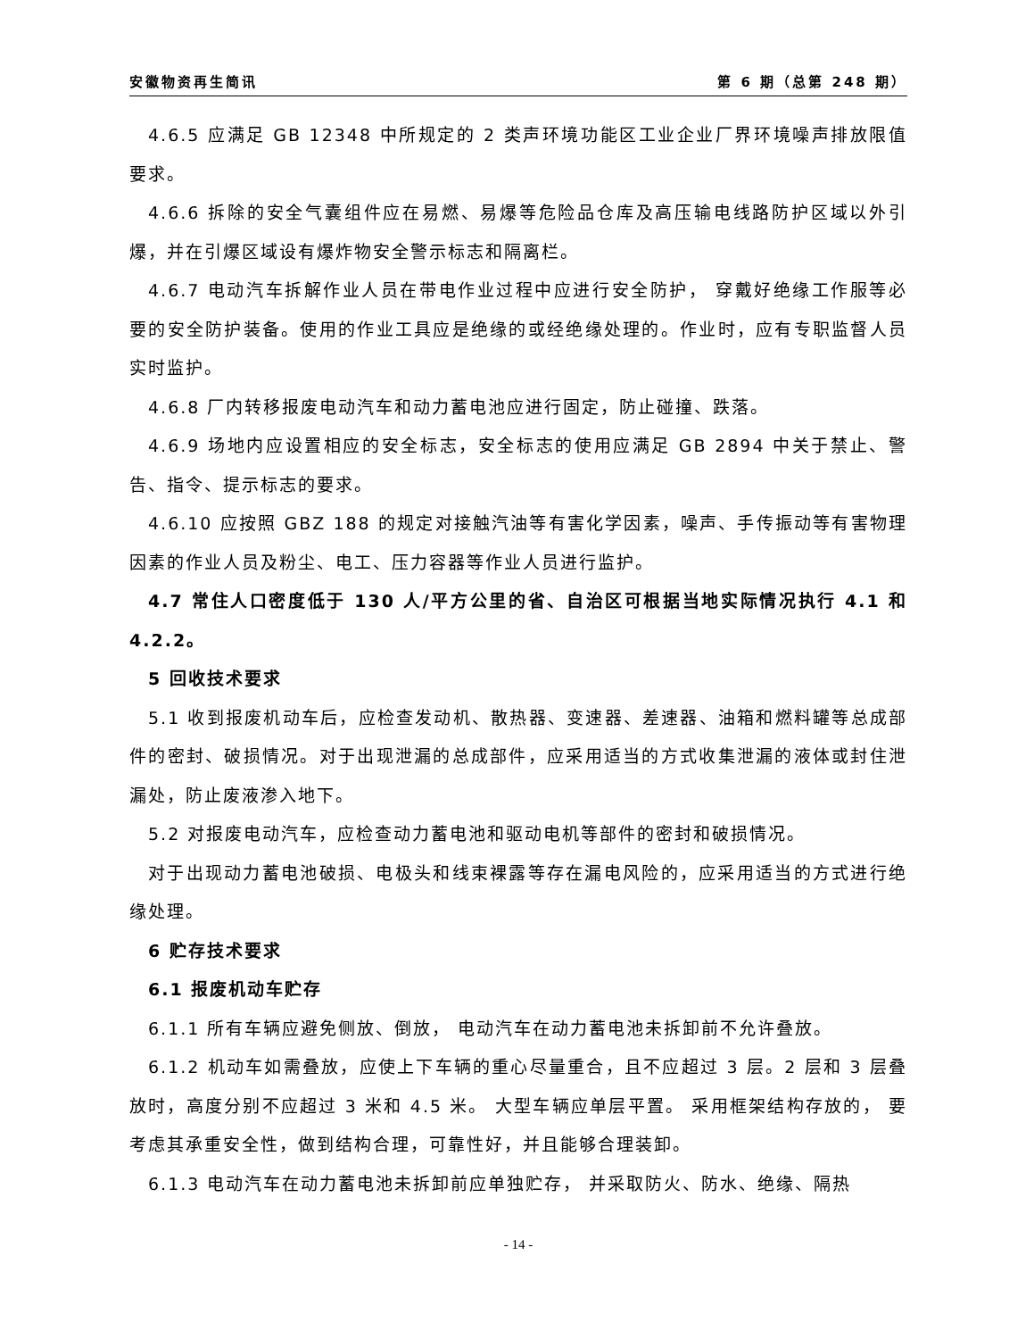安徽物资再生简讯 第 6 期（总第 248 期）
4.6.5 应满足 GB 12348 中所规定的 2 类声环境功能区工业企业厂界环境噪声排放限值要求。
4.6.6 拆除的安全气囊组件应在易燃、易爆等危险品仓库及高压输电线路防护区域以外引爆，并在引爆区域设有爆炸物安全警示标志和隔离栏。
4.6.7 电动汽车拆解作业人员在带电作业过程中应进行安全防护， 穿戴好绝缘工作服等必要的安全防护装备。使用的作业工具应是绝缘的或经绝缘处理的。作业时，应有专职监督人员实时监护。
4.6.8 厂内转移报废电动汽车和动力蓄电池应进行固定，防止碰撞、跌落。
4.6.9 场地内应设置相应的安全标志，安全标志的使用应满足 GB 2894 中关于禁止、警告、指令、提示标志的要求。
4.6.10 应按照 GBZ 188 的规定对接触汽油等有害化学因素，噪声、手传振动等有害物理因素的作业人员及粉尘、电工、压力容器等作业人员进行监护。
4.7 常住人口密度低于 130 人/平方公里的省、自治区可根据当地实际情况执行 4.1 和 4.2.2。
5 回收技术要求
5.1 收到报废机动车后，应检查发动机、散热器、变速器、差速器、油箱和燃料罐等总成部件的密封、破损情况。对于出现泄漏的总成部件，应采用适当的方式收集泄漏的液体或封住泄漏处，防止废液渗入地下。
5.2 对报废电动汽车，应检查动力蓄电池和驱动电机等部件的密封和破损情况。
对于出现动力蓄电池破损、电极头和线束裸露等存在漏电风险的，应采用适当的方式进行绝缘处理。
6 贮存技术要求
6.1 报废机动车贮存
6.1.1 所有车辆应避免侧放、倒放， 电动汽车在动力蓄电池未拆卸前不允许叠放。
6.1.2 机动车如需叠放，应使上下车辆的重心尽量重合，且不应超过 3 层。2 层和 3 层叠放时，高度分别不应超过 3 米和 4.5 米。 大型车辆应单层平置。 采用框架结构存放的， 要考虑其承重安全性，做到结构合理，可靠性好，并且能够合理装卸。
6.1.3 电动汽车在动力蓄电池未拆卸前应单独贮存， 并采取防火、防水、绝缘、隔热
- 14 -